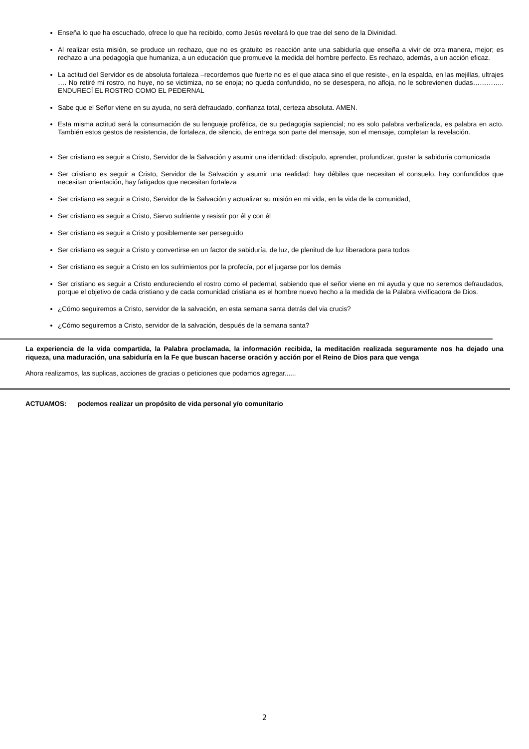Enseña lo que ha escuchado, ofrece lo que ha recibido, como Jesús revelará lo que trae del seno de la Divinidad.
Al realizar esta misión, se produce un rechazo, que no es gratuito es reacción ante una sabiduría que enseña a vivir de otra manera, mejor; es rechazo a una pedagogía que humaniza, a un educación que promueve la medida del hombre perfecto. Es rechazo, además, a un acción eficaz.
La actitud del Servidor es de absoluta fortaleza –recordemos que fuerte no es el que ataca sino el que resiste-, en la espalda, en las mejillas, ultrajes …. No retiré mi rostro, no huye, no se victimiza, no se enoja; no queda confundido, no se desespera, no afloja, no le sobrevienen dudas………….. ENDURECÍ EL ROSTRO COMO EL PEDERNAL
Sabe que el Señor viene en su ayuda, no será defraudado, confianza total, certeza absoluta. AMEN.
Esta misma actitud será la consumación de su lenguaje profética, de su pedagogía sapiencial; no es solo palabra verbalizada, es palabra en acto. También estos gestos de resistencia, de fortaleza, de silencio, de entrega son parte del mensaje, son el mensaje, completan la revelación.
Ser cristiano es seguir a Cristo, Servidor de la Salvación y asumir una identidad: discípulo, aprender, profundizar, gustar la sabiduría comunicada
Ser cristiano es seguir a Cristo, Servidor de la Salvación y asumir una realidad: hay débiles que necesitan el consuelo, hay confundidos que necesitan orientación, hay fatigados que necesitan fortaleza
Ser cristiano es seguir a Cristo, Servidor de la Salvación y actualizar su misión en mi vida, en la vida de la comunidad,
Ser cristiano es seguir a Cristo, Siervo sufriente y resistir por él y con él
Ser cristiano es seguir a Cristo y posiblemente ser perseguido
Ser cristiano es seguir a Cristo y convertirse en un factor de sabiduría, de luz, de plenitud de luz liberadora para todos
Ser cristiano es seguir a Cristo en los sufrimientos por la profecía, por el jugarse por los demás
Ser cristiano es seguir a Cristo endureciendo el rostro como el pedernal, sabiendo que el señor viene en mi ayuda y que no seremos defraudados, porque el objetivo de cada cristiano y de cada comunidad cristiana es el hombre nuevo hecho a la medida de la Palabra vivificadora de Dios.
¿Cómo seguiremos a Cristo, servidor de la salvación, en esta semana santa detrás del via crucis?
¿Cómo seguiremos a Cristo, servidor de la salvación, después de la semana santa?
La experiencia de la vida compartida, la Palabra proclamada, la información recibida, la meditación realizada seguramente nos ha dejado una riqueza, una maduración, una sabiduría en la Fe que buscan hacerse oración y acción por el Reino de Dios para que venga
Ahora realizamos, las suplicas, acciones de gracias o peticiones que podamos agregar......
ACTUAMOS: podemos realizar un propósito de vida personal y/o comunitario
2